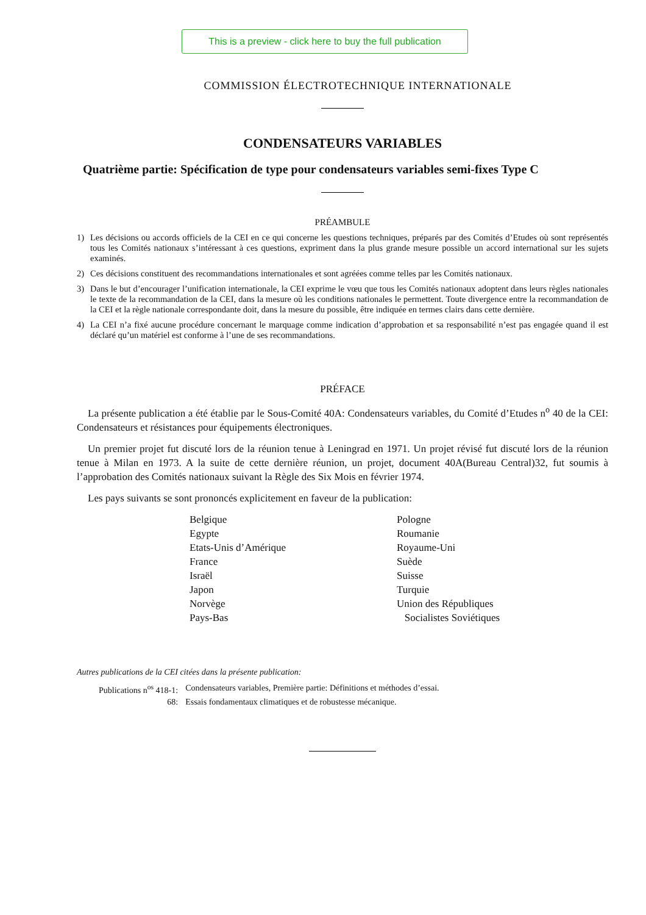This is a preview - click here to buy the full publication
COMMISSION ÉLECTROTECHNIQUE INTERNATIONALE
CONDENSATEURS VARIABLES
Quatrième partie: Spécification de type pour condensateurs variables semi-fixes Type C
PRÉAMBULE
1) Les décisions ou accords officiels de la CEI en ce qui concerne les questions techniques, préparés par des Comités d’Etudes où sont représentés tous les Comités nationaux s’intéressant à ces questions, expriment dans la plus grande mesure possible un accord international sur les sujets examinés.
2) Ces décisions constituent des recommandations internationales et sont agréées comme telles par les Comités nationaux.
3) Dans le but d’encourager l’unification internationale, la CEI exprime le vœu que tous les Comités nationaux adoptent dans leurs règles nationales le texte de la recommandation de la CEI, dans la mesure où les conditions nationales le permettent. Toute divergence entre la recommandation de la CEI et la règle nationale correspondante doit, dans la mesure du possible, être indiquée en termes clairs dans cette dernière.
4) La CEI n’a fixé aucune procédure concernant le marquage comme indication d’approbation et sa responsabilité n’est pas engagée quand il est déclaré qu’un matériel est conforme à l’une de ses recommandations.
PRÉFACE
La présente publication a été établie par le Sous-Comité 40A: Condensateurs variables, du Comité d’Etudes n<sup>o</sup> 40 de la CEI: Condensateurs et résistances pour équipements électroniques.
Un premier projet fut discuté lors de la réunion tenue à Leningrad en 1971. Un projet révisé fut discuté lors de la réunion tenue à Milan en 1973. A la suite de cette dernière réunion, un projet, document 40A(Bureau Central)32, fut soumis à l’approbation des Comités nationaux suivant la Règle des Six Mois en février 1974.
Les pays suivants se sont prononcés explicitement en faveur de la publication:
Belgique
Egypte
Etats-Unis d’Amérique
France
Israël
Japon
Norvège
Pays-Bas
Pologne
Roumanie
Royaume-Uni
Suède
Suisse
Turquie
Union des Républiques
Socialistes Soviétiques
Autres publications de la CEI citées dans la présente publication:
| Publications n<sup>os</sup> 418-1: | Condensateurs variables, Première partie: Définitions et méthodes d’essai. |
| 68: | Essais fondamentaux climatiques et de robustesse mécanique. |